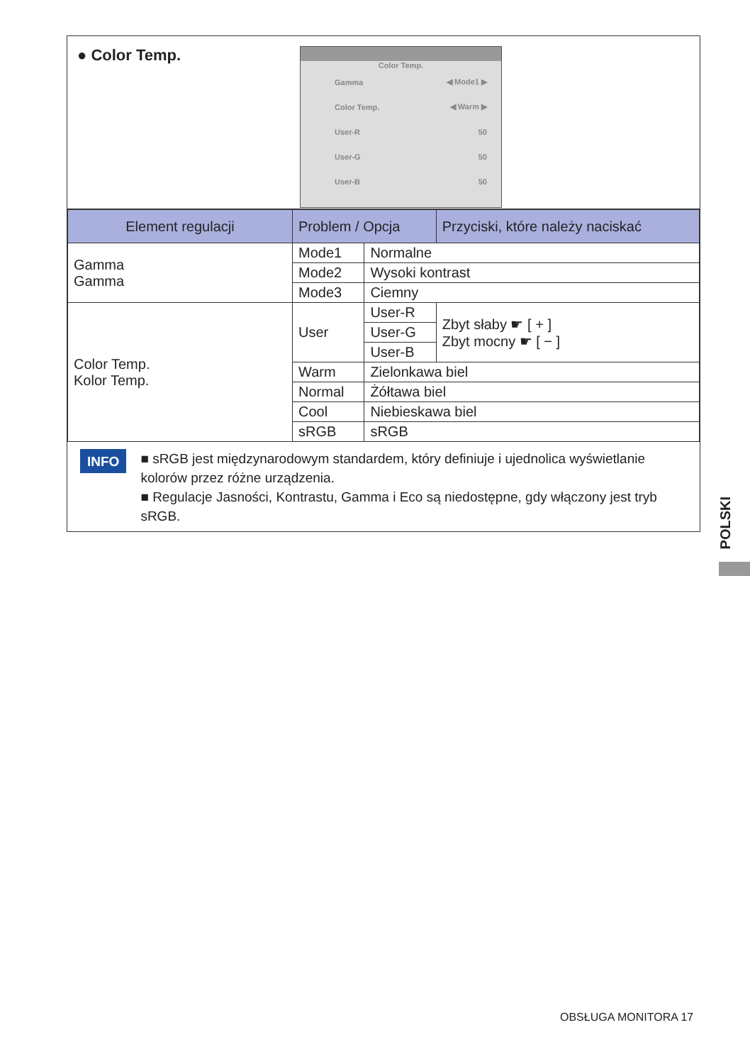● Color Temp.
Color Temp.
Gamma ◀ Mode1 ▶
Color Temp. ◀ Warm ▶
User-R 50
User-G 50
User-B 50
| Element regulacji | Problem / Opcja | | | Przyciski, które należy naciskać |
| --- | --- | --- | --- | --- |
| Gamma Gamma | Mode1 | Normalne | | |
| | Mode2 | Wysoki kontrast | | |
| | Mode3 | Ciemny | | |
| Color Temp. Kolor Temp. | User | User-R | Zbyt słaby ☛ [ + ] Zbyt mocny ☛ [ − ] | |
| | | User-G | | |
| | | User-B | | |
| | Warm | Zielonkawa biel | | |
| | Normal | Żółtawa biel | | |
| | Cool | Niebieskawa biel | | |
| | sRGB | sRGB | | |
INFO
■ sRGB jest międzynarodowym standardem, który definiuje i ujednolica wyświetlanie kolorów przez różne urządzenia.
■ Regulacje Jasności, Kontrastu, Gamma i Eco są niedostępne, gdy włączony jest tryb sRGB.
POLSKI
OBSŁUGA MONITORA 17